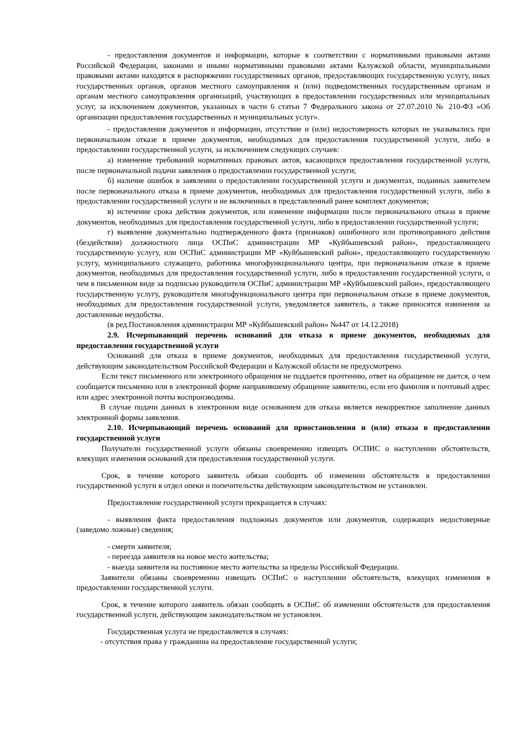- предоставления документов и информации, которые в соответствии с нормативными правовыми актами Российской Федерации, законами и иными нормативными правовыми актами Калужской области, муниципальными правовыми актами находятся в распоряжении государственных органов, предоставляющих государственную услугу, иных государственных органов, органов местного самоуправления и (или) подведомственных государственным органам и органам местного самоуправления организаций, участвующих в предоставлении государственных или муниципальных услуг, за исключением документов, указанных в части 6 статьи 7 Федерального закона от 27.07.2010 № 210-ФЗ «Об организации предоставления государственных и муниципальных услуг».
- предоставления документов и информации, отсутствие и (или) недостоверность которых не указывались при первоначальном отказе в приеме документов, необходимых для предоставления государственной услуги, либо в предоставлении государственной услуги, за исключением следующих случаев:
а) изменение требований нормативных правовых актов, касающихся предоставления государственной услуги, после первоначальной подачи заявления о предоставлении государственной услуги;
б) наличие ошибок в заявлении о предоставлении государственной услуги и документах, поданных заявителем после первоначального отказа в приеме документов, необходимых для предоставления государственной услуги, либо в предоставлении государственной услуги и не включенных в представленный ранее комплект документов;
в) истечение срока действия документов, или изменение информации после первоначального отказа в приеме документов, необходимых для предоставления государственной услуги, либо в предоставлении государственной услуги;
г) выявление документально подтвержденного факта (признаков) ошибочного или противоправного действия (бездействия) должностного лица ОСПиС администрации МР «Куйбышевский район», предоставляющего государственную услугу, или ОСПиС администрации МР «Куйбышевский район», предоставляющего государственную услугу, муниципального служащего, работника многофункционального центра, при первоначальном отказе в приеме документов, необходимых для предоставления государственной услуги, либо в предоставлении государственной услуги, о чем в письменном виде за подписью руководителя ОСПиС администрации МР «Куйбышевский район», предоставляющего государственную услугу, руководителя многофункционального центра при первоначальном отказе в приеме документов, необходимых для предоставления государственной услуги, уведомляется заявитель, а также приносятся извинения за доставленные неудобства.
(в ред.Постановления администрации МР «Куйбышевский район» №447 от 14.12.2018)
2.9. Исчерпывающий перечень оснований для отказа в приеме документов, необходимых для предоставления государственной услуги
Оснований для отказа в приеме документов, необходимых для предоставления государственной услуги, действующим законодательством Российской Федерации и Калужской области не предусмотрено.
Если текст письменного или электронного обращения не поддается прочтению, ответ на обращение не дается, о чем сообщается письменно или в электронной форме направившему обращение заявителю, если его фамилия и почтовый адрес или адрес электронной почты воспроизводимы.
В случае подачи данных в электронном виде основанием для отказа является некорректное заполнение данных электронной формы заявления.
2.10. Исчерпывающий перечень оснований для приостановления и (или) отказа в предоставлении государственной услуги
Получатели государственной услуги обязаны своевременно извещать ОСПИС о наступлении обстоятельств, влекущих изменения оснований для предоставления государственной услуги.
Срок, в течение которого заявитель обязан сообщить об изменении обстоятельств в предоставлении государственной услуги в отдел опеки и попечительства действующим законодательством не установлен.
Предоставление государственной услуги прекращается в случаях:
- выявления факта предоставления подложных документов или документов, содержащих недостоверные (заведомо ложные) сведения;
- смерти заявителя;
- переезда заявителя на новое место жительства;
- выезда заявителя на постоянное место жительства за пределы Российской Федерации.
Заявители обязаны своевременно извещать ОСПиС о наступлении обстоятельств, влекущих изменения в предоставлении государственной услуги.
Срок, в течение которого заявитель обязан сообщить в ОСПиС об изменении обстоятельств для предоставления государственной услуги, действующим законодательством не установлен.
Государственная услуга не предоставляется в случаях:
- отсутствия права у гражданина на предоставление государственной услуги;